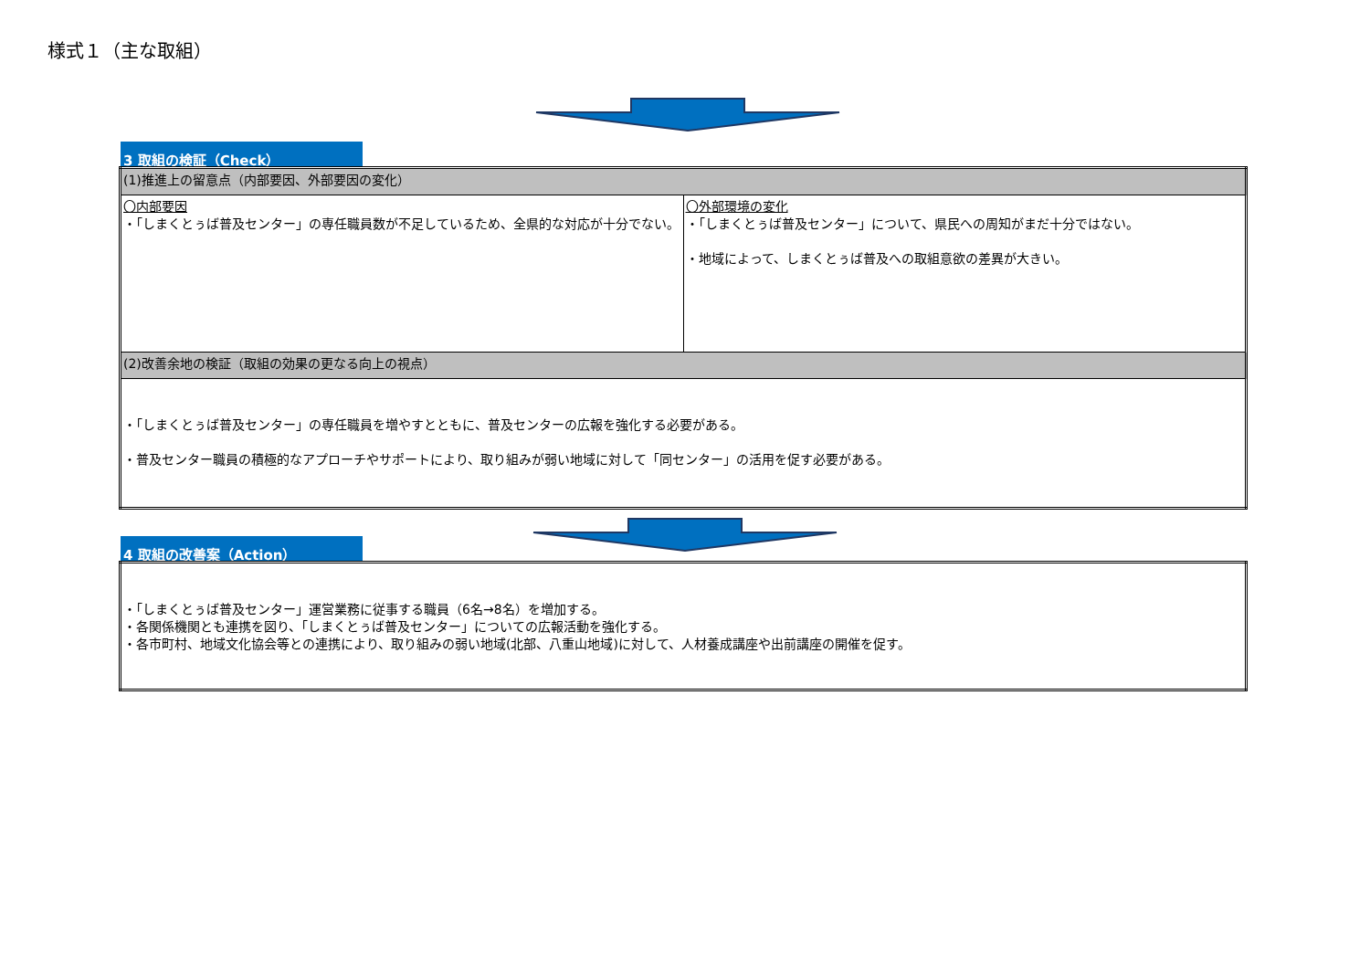様式１（主な取組）
3 取組の検証（Check）
| (1)推進上の留意点（内部要因、外部要因の変化） | |
| 〇内部要因 ・「しまくとぅば普及センター」の専任職員数が不足しているため、全県的な対応が十分でない。 | 〇外部環境の変化 ・「しまくとぅば普及センター」について、県民への周知がまだ十分ではない。 ・地域によって、しまくとぅば普及への取組意欲の差異が大きい。 |
| (2)改善余地の検証（取組の効果の更なる向上の視点） | |
| ・「しまくとぅば普及センター」の専任職員を増やすとともに、普及センターの広報を強化する必要がある。 ・普及センター職員の積極的なアプローチやサポートにより、取り組みが弱い地域に対して「同センター」の活用を促す必要がある。 | |
4 取組の改善案（Action）
| ・「しまくとぅば普及センター」運営業務に従事する職員（6名→8名）を増加する。 ・各関係機関とも連携を図り、「しまくとぅば普及センター」についての広報活動を強化する。 ・各市町村、地域文化協会等との連携により、取り組みの弱い地域(北部、八重山地域)に対して、人材養成講座や出前講座の開催を促す。 |